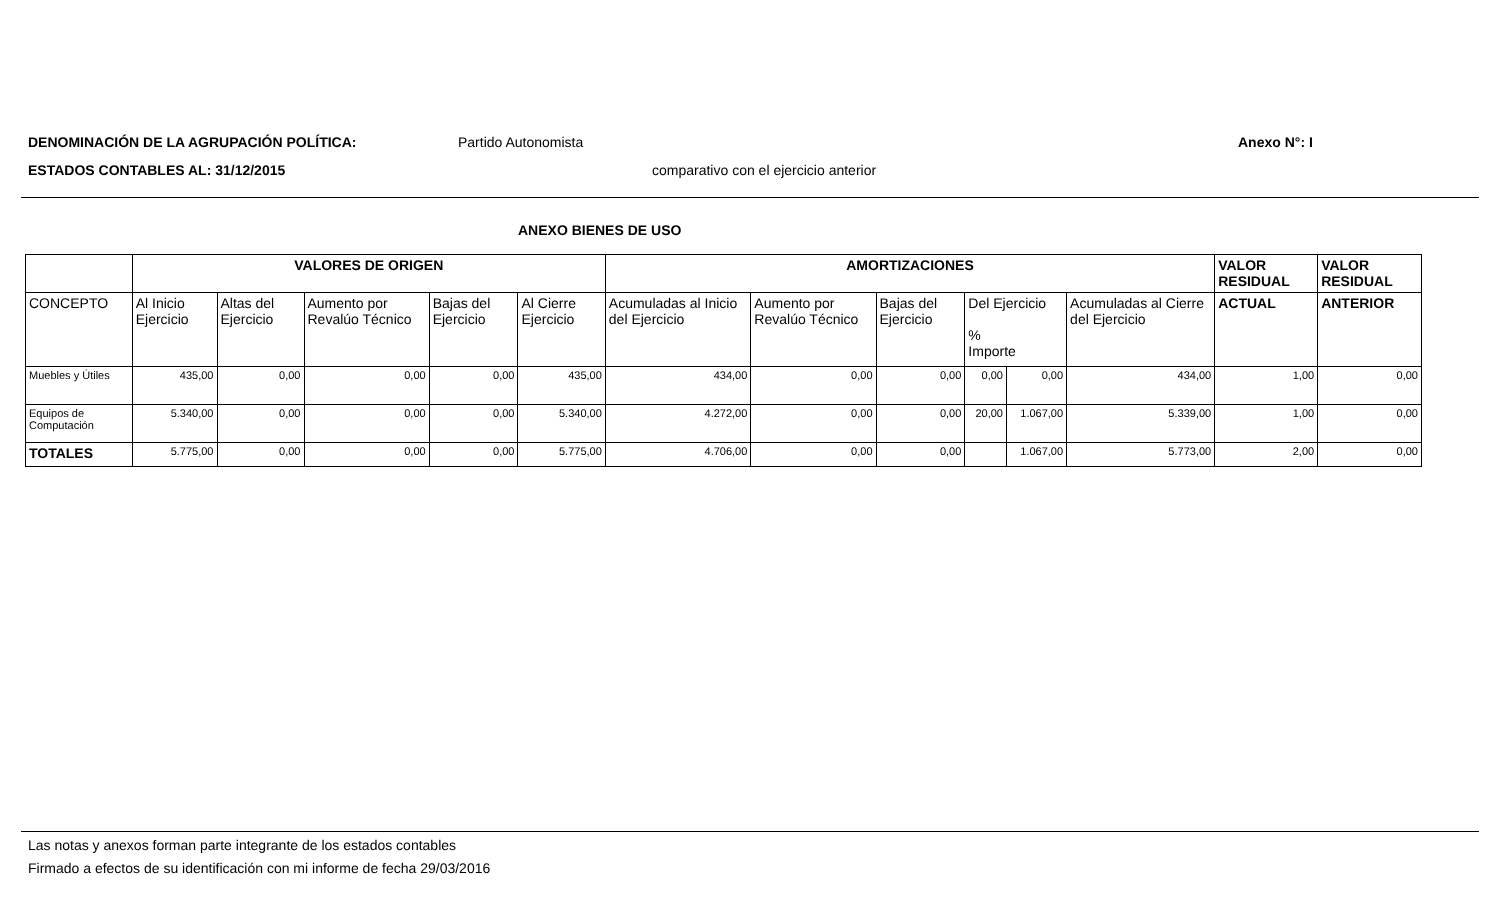DENOMINACIÓN DE LA AGRUPACIÓN POLÍTICA: Partido Autonomista Anexo N°: I
ESTADOS CONTABLES AL: 31/12/2015 comparativo con el ejercicio anterior
ANEXO BIENES DE USO
| | VALORES DE ORIGEN | | | | | AMORTIZACIONES | | | | | | VALOR RESIDUAL | VALOR RESIDUAL |
| --- | --- | --- | --- | --- | --- | --- | --- | --- | --- | --- | --- | --- | --- |
| CONCEPTO | Al Inicio Ejercicio | Altas del Ejercicio | Aumento por Revalúo Técnico | Bajas del Ejercicio | Al Cierre Ejercicio | Acumuladas al Inicio del Ejercicio | Aumento por Revalúo Técnico | Bajas del Ejercicio | Del Ejercicio % Importe | | Acumuladas al Cierre del Ejercicio | ACTUAL | ANTERIOR |
| Muebles y Útiles | 435,00 | 0,00 | 0,00 | 0,00 | 435,00 | 434,00 | 0,00 | 0,00 | 0,00 | 0,00 | 434,00 | 1,00 | 0,00 |
| Equipos de Computación | 5.340,00 | 0,00 | 0,00 | 0,00 | 5.340,00 | 4.272,00 | 0,00 | 0,00 | 20,00 | 1.067,00 | 5.339,00 | 1,00 | 0,00 |
| TOTALES | 5.775,00 | 0,00 | 0,00 | 0,00 | 5.775,00 | 4.706,00 | 0,00 | 0,00 | | 1.067,00 | 5.773,00 | 2,00 | 0,00 |
Las notas y anexos forman parte integrante de los estados contables
Firmado a efectos de su identificación con mi informe de fecha 29/03/2016